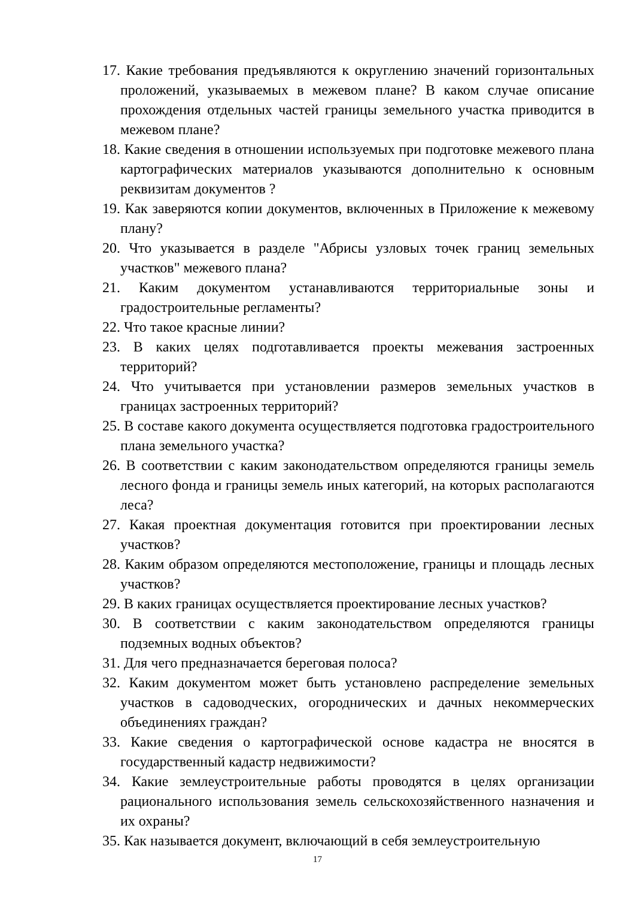17. Какие требования предъявляются к округлению значений горизонтальных проложений, указываемых в межевом плане? В каком случае описание прохождения отдельных частей границы земельного участка приводится в межевом плане?
18. Какие сведения в отношении используемых при подготовке межевого плана картографических материалов указываются дополнительно к основным реквизитам документов ?
19. Как заверяются копии документов, включенных в Приложение к межевому плану?
20. Что указывается в разделе "Абрисы узловых точек границ земельных участков" межевого плана?
21. Каким документом устанавливаются территориальные зоны и градостроительные регламенты?
22. Что такое красные линии?
23. В каких целях подготавливается проекты межевания застроенных территорий?
24. Что учитывается при установлении размеров земельных участков в границах застроенных территорий?
25. В составе какого документа осуществляется подготовка градостроительного плана земельного участка?
26. В соответствии с каким законодательством определяются границы земель лесного фонда и границы земель иных категорий, на которых располагаются леса?
27. Какая проектная документация готовится при проектировании лесных участков?
28. Каким образом определяются местоположение, границы и площадь лесных участков?
29. В каких границах осуществляется проектирование лесных участков?
30. В соответствии с каким законодательством определяются границы подземных водных объектов?
31. Для чего предназначается береговая полоса?
32. Каким документом может быть установлено распределение земельных участков в садоводческих, огороднических и дачных некоммерческих объединениях граждан?
33. Какие сведения о картографической основе кадастра не вносятся в государственный кадастр недвижимости?
34. Какие землеустроительные работы проводятся в целях организации рационального использования земель сельскохозяйственного назначения и их охраны?
35. Как называется документ, включающий в себя землеустроительную
17